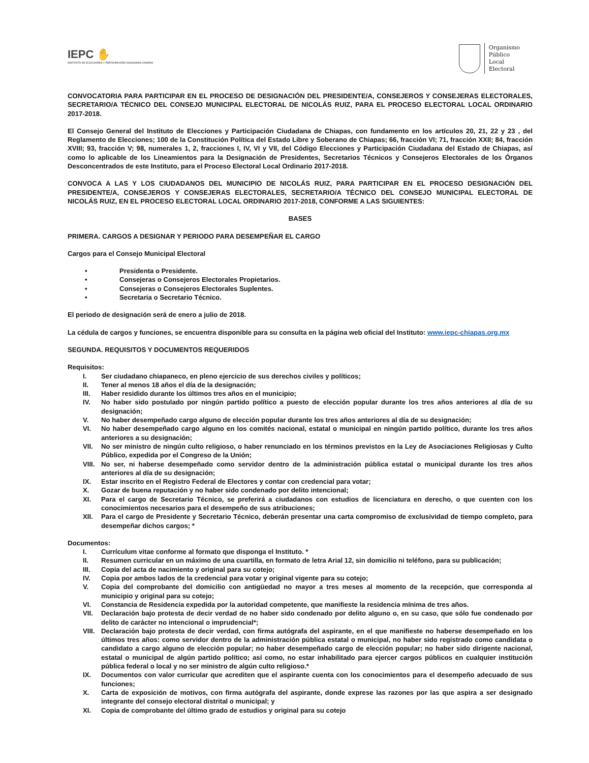IEPC ✋
INSTITUTO DE ELECCIONES Y PARTICIPACIÓN CIUDADANA CHIAPAS
Organismo
Público
Local
Electoral
CONVOCATORIA PARA PARTICIPAR EN EL PROCESO DE DESIGNACIÓN DEL PRESIDENTE/A, CONSEJEROS Y CONSEJERAS ELECTORALES, SECRETARIO/A TÉCNICO DEL CONSEJO MUNICIPAL ELECTORAL DE NICOLÁS RUIZ, PARA EL PROCESO ELECTORAL LOCAL ORDINARIO 2017-2018.
El Consejo General del Instituto de Elecciones y Participación Ciudadana de Chiapas, con fundamento en los artículos 20, 21, 22 y 23 , del Reglamento de Elecciones; 100 de la Constitución Política del Estado Libre y Soberano de Chiapas; 66, fracción VI; 71, fracción XXII; 84, fracción XVIII; 93, fracción V; 98, numerales 1, 2, fracciones I, IV, VI y VII, del Código Elecciones y Participación Ciudadana del Estado de Chiapas, así como lo aplicable de los Lineamientos para la Designación de Presidentes, Secretarios Técnicos y Consejeros Electorales de los Órganos Desconcentrados de este Instituto, para el Proceso Electoral Local Ordinario 2017-2018.
CONVOCA A LAS Y LOS CIUDADANOS DEL MUNICIPIO DE NICOLÁS RUIZ, PARA PARTICIPAR EN EL PROCESO DESIGNACIÓN DEL PRESIDENTE/A, CONSEJEROS Y CONSEJERAS ELECTORALES, SECRETARIO/A TÉCNICO DEL CONSEJO MUNICIPAL ELECTORAL DE NICOLÁS RUIZ, EN EL PROCESO ELECTORAL LOCAL ORDINARIO 2017-2018, CONFORME A LAS SIGUIENTES:
BASES
PRIMERA. CARGOS A DESIGNAR Y PERIODO PARA DESEMPEÑAR EL CARGO
Cargos para el Consejo Municipal Electoral
• Presidenta o Presidente.
• Consejeras o Consejeros Electorales Propietarios.
• Consejeras o Consejeros Electorales Suplentes.
• Secretaria o Secretario Técnico.
El periodo de designación será de enero a julio de 2018.
La cédula de cargos y funciones, se encuentra disponible para su consulta en la página web oficial del Instituto: www.iepc-chiapas.org.mx
SEGUNDA. REQUISITOS Y DOCUMENTOS REQUERIDOS
Requisitos:
I. Ser ciudadano chiapaneco, en pleno ejercicio de sus derechos civiles y políticos;
II. Tener al menos 18 años el día de la designación;
III. Haber residido durante los últimos tres años en el municipio;
IV. No haber sido postulado por ningún partido político a puesto de elección popular durante los tres años anteriores al día de su designación;
V. No haber desempeñado cargo alguno de elección popular durante los tres años anteriores al día de su designación;
VI. No haber desempeñado cargo alguno en los comités nacional, estatal o municipal en ningún partido político, durante los tres años anteriores a su designación;
VII. No ser ministro de ningún culto religioso, o haber renunciado en los términos previstos en la Ley de Asociaciones Religiosas y Culto Público, expedida por el Congreso de la Unión;
VIII. No ser, ni haberse desempeñado como servidor dentro de la administración pública estatal o municipal durante los tres años anteriores al día de su designación;
IX. Estar inscrito en el Registro Federal de Electores y contar con credencial para votar;
X. Gozar de buena reputación y no haber sido condenado por delito intencional;
XI. Para el cargo de Secretario Técnico, se preferirá a ciudadanos con estudios de licenciatura en derecho, o que cuenten con los conocimientos necesarios para el desempeño de sus atribuciones;
XII. Para el cargo de Presidente y Secretario Técnico, deberán presentar una carta compromiso de exclusividad de tiempo completo, para desempeñar dichos cargos; *
Documentos:
I. Currículum vitae conforme al formato que disponga el Instituto. *
II. Resumen curricular en un máximo de una cuartilla, en formato de letra Arial 12, sin domicilio ni teléfono, para su publicación;
III. Copia del acta de nacimiento y original para su cotejo;
IV. Copia por ambos lados de la credencial para votar y original vigente para su cotejo;
V. Copia del comprobante del domicilio con antigüedad no mayor a tres meses al momento de la recepción, que corresponda al municipio y original para su cotejo;
VI. Constancia de Residencia expedida por la autoridad competente, que manifieste la residencia mínima de tres años.
VII. Declaración bajo protesta de decir verdad de no haber sido condenado por delito alguno o, en su caso, que sólo fue condenado por delito de carácter no intencional o imprudencial*;
VIII. Declaración bajo protesta de decir verdad, con firma autógrafa del aspirante, en el que manifieste no haberse desempeñado en los últimos tres años: como servidor dentro de la administración pública estatal o municipal, no haber sido registrado como candidata o candidato a cargo alguno de elección popular; no haber desempeñado cargo de elección popular; no haber sido dirigente nacional, estatal o municipal de algún partido político; así como, no estar inhabilitado para ejercer cargos públicos en cualquier institución pública federal o local y no ser ministro de algún culto religioso.*
IX. Documentos con valor curricular que acrediten que el aspirante cuenta con los conocimientos para el desempeño adecuado de sus funciones;
X. Carta de exposición de motivos, con firma autógrafa del aspirante, donde exprese las razones por las que aspira a ser designado integrante del consejo electoral distrital o municipal; y
XI. Copia de comprobante del último grado de estudios y original para su cotejo